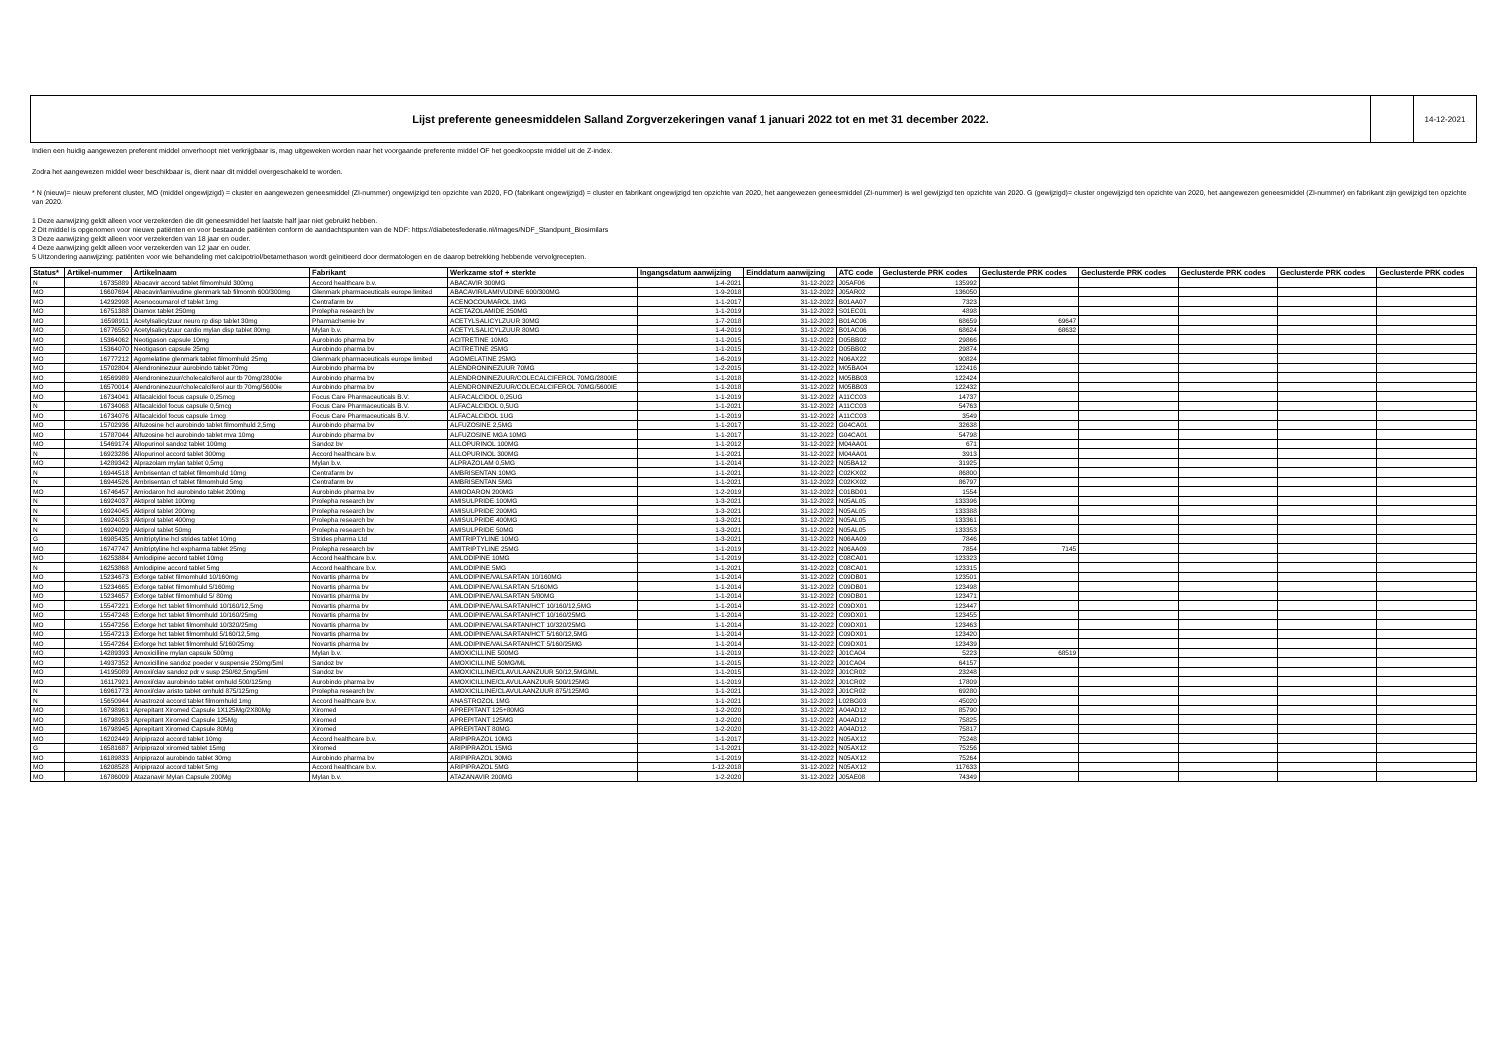Lijst preferente geneesmiddelen Salland Zorgverzekeringen vanaf 1 januari 2022 tot en met 31 december 2022.
14-12-2021
Indien een huidig aangewezen preferent middel onverhoopt niet verkrijgbaar is, mag uitgeweken worden naar het voorgaande preferente middel OF het goedkoopste middel uit de Z-index.
Zodra het aangewezen middel weer beschikbaar is, dient naar dit middel overgeschakeld te worden.
* N (nieuw)= nieuw preferent cluster, MO (middel ongewijzigd) = cluster en aangewezen geneesmiddel (ZI-nummer) ongewijzigd ten opzichte van 2020, FO (fabrikant ongewijzigd) = cluster en fabrikant ongewijzigd ten opzichte van 2020, het aangewezen geneesmiddel (ZI-nummer) is wel gewijzigd ten opzichte van 2020. G (gewijzigd)= cluster ongewijzigd ten opzichte van 2020, het aangewezen geneesmiddel (ZI-nummer) en fabrikant zijn gewijzigd ten opzichte van 2020.
1 Deze aanwijzing geldt alleen voor verzekerden die dit geneesmiddel het laatste half jaar niet gebruikt hebben.
2 Dit middel is opgenomen voor nieuwe patiënten en voor bestaande patiënten conform de aandachtspunten van de NDF: https://diabetesfederatie.nl/images/NDF_Standpunt_Biosimilars
3 Deze aanwijzing geldt alleen voor verzekerden van 18 jaar en ouder.
4 Deze aanwijzing geldt alleen voor verzekerden van 12 jaar en ouder.
5 Uitzondering aanwijzing: patiënten voor wie behandeling met calcipotriol/betamethason wordt geïnitieerd door dermatologen en de daarop betrekking hebbende vervolgrecepten.
| Status* | Artikel-nummer | Artikelnaam | Fabrikant | Werkzame stof + sterkte | Ingangsdatum aanwijzing | Einddatum aanwijzing | ATC code | Geclusterde PRK codes | Geclusterde PRK codes | Geclusterde PRK codes | Geclusterde PRK codes | Geclusterde PRK codes | Geclusterde PRK codes |
| --- | --- | --- | --- | --- | --- | --- | --- | --- | --- | --- | --- | --- | --- |
| N | 16735889 | Abacavir accord tablet filmomhuld 300mg | Accord healthcare b.v. | ABACAVIR 300MG | 1-4-2021 | 31-12-2022 | J05AF06 | 135992 | | | | | |
| MO | 16607694 | Abacavir/lamivudine glenmark tab filmomh 600/300mg | Glenmark pharmaceuticals europe limited | ABACAVIR/LAMIVUDINE 600/300MG | 1-9-2018 | 31-12-2022 | J05AR02 | 136050 | | | | | |
| MO | 14292998 | Acenocoumarol cf tablet 1mg | Centrafarm bv | ACENOCOUMAROL 1MG | 1-1-2017 | 31-12-2022 | B01AA07 | 7323 | | | | | |
| MO | 16751388 | Diamox tablet 250mg | Prolepha research bv | ACETAZOLAMIDE 250MG | 1-1-2019 | 31-12-2022 | S01EC01 | 4898 | | | | | |
| MO | 16598911 | Acetylsalicylzuur neuro rp disp tablet 30mg | Pharmachemie bv | ACETYLSALICYLZUUR 30MG | 1-7-2018 | 31-12-2022 | B01AC06 | 68659 | 69647 | | | | |
| MO | 16776550 | Acetylsalicylzuur cardio mylan disp tablet 80mg | Mylan b.v. | ACETYLSALICYLZUUR 80MG | 1-4-2019 | 31-12-2022 | B01AC06 | 68624 | 68632 | | | | |
| MO | 15364062 | Neotigason capsule 10mg | Aurobindo pharma bv | ACITRETINE 10MG | 1-1-2015 | 31-12-2022 | D05BB02 | 29866 | | | | | |
| MO | 15364070 | Neotigason capsule 25mg | Aurobindo pharma bv | ACITRETINE 25MG | 1-1-2015 | 31-12-2022 | D05BB02 | 29874 | | | | | |
| MO | 16777212 | Agomelatine glenmark tablet filmomhuld 25mg | Glenmark pharmaceuticals europe limited | AGOMELATINE 25MG | 1-6-2019 | 31-12-2022 | N06AX22 | 90824 | | | | | |
| MO | 15702804 | Alendroninezuur aurobindo tablet 70mg | Aurobindo pharma bv | ALENDRONINEZUUR 70MG | 1-2-2015 | 31-12-2022 | M05BA04 | 122416 | | | | | |
| MO | 16569989 | Alendroninezuur/cholecalciferol aur tb 70mg/2800ie | Aurobindo pharma bv | ALENDRONINEZUUR/COLECALCIFEROL 70MG/2800IE | 1-1-2018 | 31-12-2022 | M05BB03 | 122424 | | | | | |
| MO | 16570014 | Alendroninezuur/cholecalciferol aur tb 70mg/5600ie | Aurobindo pharma bv | ALENDRONINEZUUR/COLECALCIFEROL 70MG/5600IE | 1-1-2018 | 31-12-2022 | M05BB03 | 122432 | | | | | |
| MO | 16734041 | Alfacalcidol focus capsule 0,25mcg | Focus Care Pharmaceuticals B.V. | ALFACALCIDOL 0,25UG | 1-1-2019 | 31-12-2022 | A11CC03 | 14737 | | | | | |
| N | 16734068 | Alfacalcidol focus capsule 0,5mcg | Focus Care Pharmaceuticals B.V. | ALFACALCIDOL 0,5UG | 1-1-2021 | 31-12-2022 | A11CC03 | 54763 | | | | | |
| MO | 16734076 | Alfacalcidol focus capsule 1mcg | Focus Care Pharmaceuticals B.V. | ALFACALCIDOL 1UG | 1-1-2019 | 31-12-2022 | A11CC03 | 3549 | | | | | |
| MO | 15702936 | Alfuzosine hcl aurobindo tablet filmomhuld 2,5mg | Aurobindo pharma bv | ALFUZOSINE 2,5MG | 1-1-2017 | 31-12-2022 | G04CA01 | 32638 | | | | | |
| MO | 15787044 | Alfuzosine hcl aurobindo tablet mva 10mg | Aurobindo pharma bv | ALFUZOSINE MGA 10MG | 1-1-2017 | 31-12-2022 | G04CA01 | 54798 | | | | | |
| MO | 15469174 | Allopurinol sandoz tablet 100mg | Sandoz bv | ALLOPURINOL 100MG | 1-1-2012 | 31-12-2022 | M04AA01 | 671 | | | | | |
| N | 16923286 | Allopurinol accord tablet 300mg | Accord healthcare b.v. | ALLOPURINOL 300MG | 1-1-2021 | 31-12-2022 | M04AA01 | 3913 | | | | | |
| MO | 14289342 | Alprazolam mylan tablet 0,5mg | Mylan b.v. | ALPRAZOLAM 0,5MG | 1-1-2014 | 31-12-2022 | N05BA12 | 31925 | | | | | |
| N | 16944518 | Ambrisentan cf tablet filmomhuld 10mg | Centrafarm bv | AMBRISENTAN 10MG | 1-1-2021 | 31-12-2022 | C02KX02 | 86800 | | | | | |
| N | 16944526 | Ambrisentan cf tablet filmomhuld 5mg | Centrafarm bv | AMBRISENTAN 5MG | 1-1-2021 | 31-12-2022 | C02KX02 | 86797 | | | | | |
| MO | 16746457 | Amiodaron hcl aurobindo tablet 200mg | Aurobindo pharma bv | AMIODARON 200MG | 1-2-2019 | 31-12-2022 | C01BD01 | 1554 | | | | | |
| N | 16924037 | Aktiprol tablet 100mg | Prolepha research bv | AMISULPRIDE 100MG | 1-3-2021 | 31-12-2022 | N05AL05 | 133396 | | | | | |
| N | 16924045 | Aktiprol tablet 200mg | Prolepha research bv | AMISULPRIDE 200MG | 1-3-2021 | 31-12-2022 | N05AL05 | 133388 | | | | | |
| N | 16924053 | Aktiprol tablet 400mg | Prolepha research bv | AMISULPRIDE 400MG | 1-3-2021 | 31-12-2022 | N05AL05 | 133361 | | | | | |
| N | 16924029 | Aktiprol tablet 50mg | Prolepha research bv | AMISULPRIDE 50MG | 1-3-2021 | 31-12-2022 | N05AL05 | 133353 | | | | | |
| G | 16985435 | Amitriptyline hcl strides tablet 10mg | Strides pharma Ltd | AMITRIPTYLINE 10MG | 1-3-2021 | 31-12-2022 | N06AA09 | 7846 | | | | | |
| MO | 16747747 | Amitriptyline hcl expharma tablet 25mg | Prolepha research bv | AMITRIPTYLINE 25MG | 1-1-2019 | 31-12-2022 | N06AA09 | 7854 | 7145 | | | | |
| MO | 16253884 | Amlodipine accord tablet 10mg | Accord healthcare b.v. | AMLODIPINE 10MG | 1-1-2019 | 31-12-2022 | C08CA01 | 123323 | | | | | |
| N | 16253868 | Amlodipine accord tablet 5mg | Accord healthcare b.v. | AMLODIPINE 5MG | 1-1-2021 | 31-12-2022 | C08CA01 | 123315 | | | | | |
| MO | 15234673 | Exforge tablet filmomhuld 10/160mg | Novartis pharma bv | AMLODIPINE/VALSARTAN 10/160MG | 1-1-2014 | 31-12-2022 | C09DB01 | 123501 | | | | | |
| MO | 15234665 | Exforge tablet filmomhuld 5/160mg | Novartis pharma bv | AMLODIPINE/VALSARTAN 5/160MG | 1-1-2014 | 31-12-2022 | C09DB01 | 123498 | | | | | |
| MO | 15234657 | Exforge tablet filmomhuld 5/ 80mg | Novartis pharma bv | AMLODIPINE/VALSARTAN 5/80MG | 1-1-2014 | 31-12-2022 | C09DB01 | 123471 | | | | | |
| MO | 15547221 | Exforge hct tablet filmomhuld 10/160/12,5mg | Novartis pharma bv | AMLODIPINE/VALSARTAN/HCT 10/160/12,5MG | 1-1-2014 | 31-12-2022 | C09DX01 | 123447 | | | | | |
| MO | 15547248 | Exforge hct tablet filmomhuld 10/160/25mg | Novartis pharma bv | AMLODIPINE/VALSARTAN/HCT 10/160/25MG | 1-1-2014 | 31-12-2022 | C09DX01 | 123455 | | | | | |
| MO | 15547256 | Exforge hct tablet filmomhuld 10/320/25mg | Novartis pharma bv | AMLODIPINE/VALSARTAN/HCT 10/320/25MG | 1-1-2014 | 31-12-2022 | C09DX01 | 123463 | | | | | |
| MO | 15547213 | Exforge hct tablet filmomhuld 5/160/12,5mg | Novartis pharma bv | AMLODIPINE/VALSARTAN/HCT 5/160/12,5MG | 1-1-2014 | 31-12-2022 | C09DX01 | 123420 | | | | | |
| MO | 15547264 | Exforge hct tablet filmomhuld 5/160/25mg | Novartis pharma bv | AMLODIPINE/VALSARTAN/HCT 5/160/25MG | 1-1-2014 | 31-12-2022 | C09DX01 | 123439 | | | | | |
| MO | 14289393 | Amoxicilline mylan capsule 500mg | Mylan b.v. | AMOXICILLINE 500MG | 1-1-2019 | 31-12-2022 | J01CA04 | 5223 | 68519 | | | | |
| MO | 14937352 | Amoxicilline sandoz poeder v suspensie 250mg/5ml | Sandoz bv | AMOXICILLINE 50MG/ML | 1-1-2015 | 31-12-2022 | J01CA04 | 64157 | | | | | |
| MO | 14195089 | Amoxi/clav sandoz pdr v susp 250/62,5mg/5ml | Sandoz bv | AMOXICILLINE/CLAVULAANZUUR 50/12,5MG/ML | 1-1-2015 | 31-12-2022 | J01CR02 | 23248 | | | | | |
| MO | 16117921 | Amoxi/clav aurobindo tablet omhuld 500/125mg | Aurobindo pharma bv | AMOXICILLINE/CLAVULAANZUUR 500/125MG | 1-1-2019 | 31-12-2022 | J01CR02 | 17809 | | | | | |
| N | 16961773 | Amoxi/clav aristo tablet omhuld 875/125mg | Prolepha research bv | AMOXICILLINE/CLAVULAANZUUR 875/125MG | 1-1-2021 | 31-12-2022 | J01CR02 | 69280 | | | | | |
| N | 15650944 | Anastrozol accord tablet filmomhuld 1mg | Accord healthcare b.v. | ANASTROZOL 1MG | 1-1-2021 | 31-12-2022 | L02BG03 | 45020 | | | | | |
| MO | 16798961 | Aprepitant Xiromed Capsule 1X125Mg/2X80Mg | Xiromed | APREPITANT 125+80MG | 1-2-2020 | 31-12-2022 | A04AD12 | 85790 | | | | | |
| MO | 16798953 | Aprepitant Xiromed Capsule 125Mg | Xiromed | APREPITANT 125MG | 1-2-2020 | 31-12-2022 | A04AD12 | 75825 | | | | | |
| MO | 16798945 | Aprepitant Xiromed Capsule 80Mg | Xiromed | APREPITANT 80MG | 1-2-2020 | 31-12-2022 | A04AD12 | 75817 | | | | | |
| MO | 16202449 | Aripiprazol accord tablet 10mg | Accord healthcare b.v. | ARIPIPRAZOL 10MG | 1-1-2017 | 31-12-2022 | N05AX12 | 75248 | | | | | |
| G | 16581687 | Aripiprazol xiromed tablet 15mg | Xiromed | ARIPIPRAZOL 15MG | 1-1-2021 | 31-12-2022 | N05AX12 | 75256 | | | | | |
| MO | 16189833 | Aripiprazol aurobindo tablet 30mg | Aurobindo pharma bv | ARIPIPRAZOL 30MG | 1-1-2019 | 31-12-2022 | N05AX12 | 75264 | | | | | |
| MO | 16208528 | Aripiprazol accord tablet 5mg | Accord healthcare b.v. | ARIPIPRAZOL 5MG | 1-12-2018 | 31-12-2022 | N05AX12 | 117633 | | | | | |
| MO | 16786009 | Atazanavir Mylan Capsule 200Mg | Mylan b.v. | ATAZANAVIR 200MG | 1-2-2020 | 31-12-2022 | J05AE08 | 74349 | | | | | |